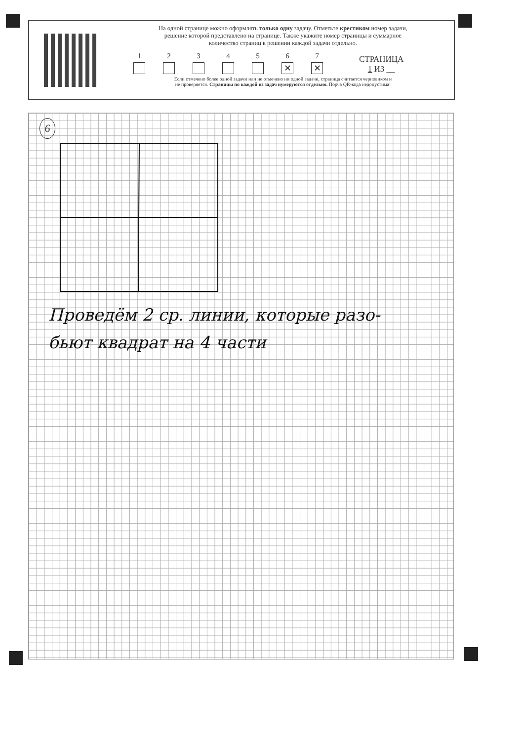На одной странице можно оформлять только одну задачу. Отметьте крестиком номер задачи,
решение которой представлено на странице. Также укажите номер страницы и суммарное
количество страниц в решении каждой задачи отдельно.
1
2
3
4
5
6
✕
7
✕
СТРАНИЦА
1 ИЗ __
Если отмечено более одной задачи или не отмечено ни одной задачи, страница считается черновиком и
не проверяется. Страницы по каждой из задач нумеруются отдельно. Порча QR-кода недопустима!
6
Проведём 2 ср. линии, которые разо-
бьют квадрат на 4 части